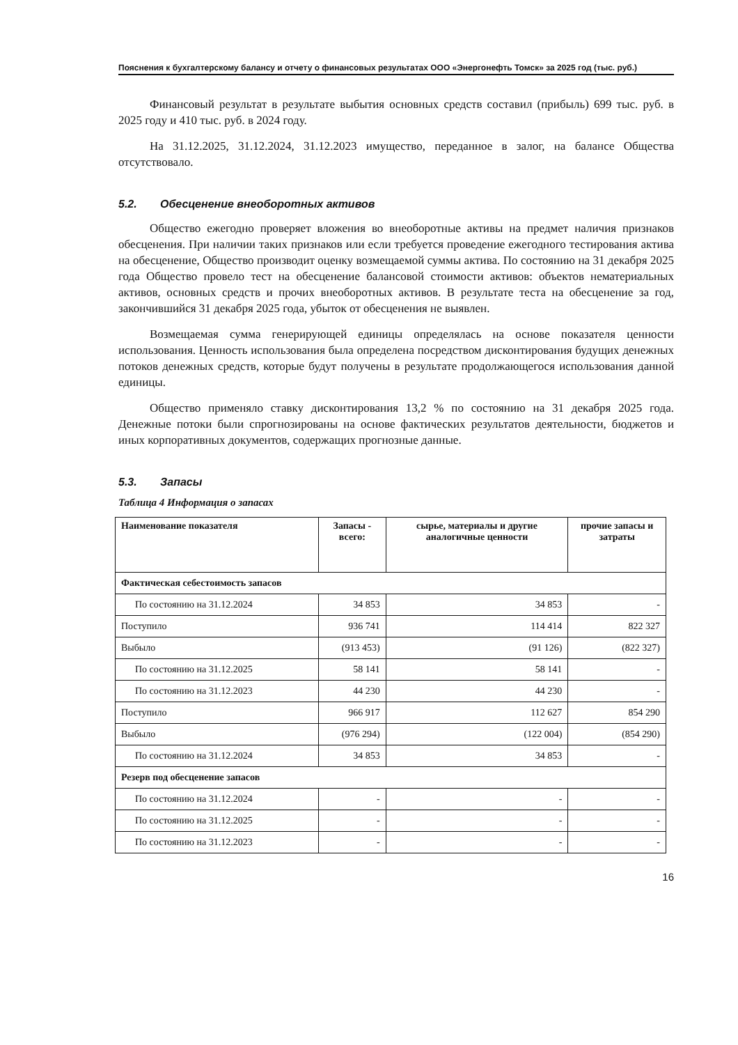Пояснения к бухгалтерскому балансу и отчету о финансовых результатах ООО «Энергонефть Томск» за 2025 год (тыс. руб.)
Финансовый результат в результате выбытия основных средств составил (прибыль) 699 тыс. руб. в 2025 году и 410 тыс. руб. в 2024 году.
На 31.12.2025, 31.12.2024, 31.12.2023 имущество, переданное в залог, на балансе Общества отсутствовало.
5.2. Обесценение внеоборотных активов
Общество ежегодно проверяет вложения во внеоборотные активы на предмет наличия признаков обесценения. При наличии таких признаков или если требуется проведение ежегодного тестирования актива на обесценение, Общество производит оценку возмещаемой суммы актива. По состоянию на 31 декабря 2025 года Общество провело тест на обесценение балансовой стоимости активов: объектов нематериальных активов, основных средств и прочих внеоборотных активов. В результате теста на обесценение за год, закончившийся 31 декабря 2025 года, убыток от обесценения не выявлен.
Возмещаемая сумма генерирующей единицы определялась на основе показателя ценности использования. Ценность использования была определена посредством дисконтирования будущих денежных потоков денежных средств, которые будут получены в результате продолжающегося использования данной единицы.
Общество применяло ставку дисконтирования 13,2 % по состоянию на 31 декабря 2025 года. Денежные потоки были спрогнозированы на основе фактических результатов деятельности, бюджетов и иных корпоративных документов, содержащих прогнозные данные.
5.3. Запасы
Таблица 4 Информация о запасах
| Наименование показателя | Запасы - всего: | сырье, материалы и другие аналогичные ценности | прочие запасы и затраты |
| --- | --- | --- | --- |
| Фактическая себестоимость запасов | | | |
| По состоянию на 31.12.2024 | 34 853 | 34 853 | - |
| Поступило | 936 741 | 114 414 | 822 327 |
| Выбыло | (913 453) | (91 126) | (822 327) |
| По состоянию на 31.12.2025 | 58 141 | 58 141 | - |
| По состоянию на 31.12.2023 | 44 230 | 44 230 | - |
| Поступило | 966 917 | 112 627 | 854 290 |
| Выбыло | (976 294) | (122 004) | (854 290) |
| По состоянию на 31.12.2024 | 34 853 | 34 853 | - |
| Резерв под обесценение запасов | | | |
| По состоянию на 31.12.2024 | - | - | - |
| По состоянию на 31.12.2025 | - | - | - |
| По состоянию на 31.12.2023 | - | - | - |
16